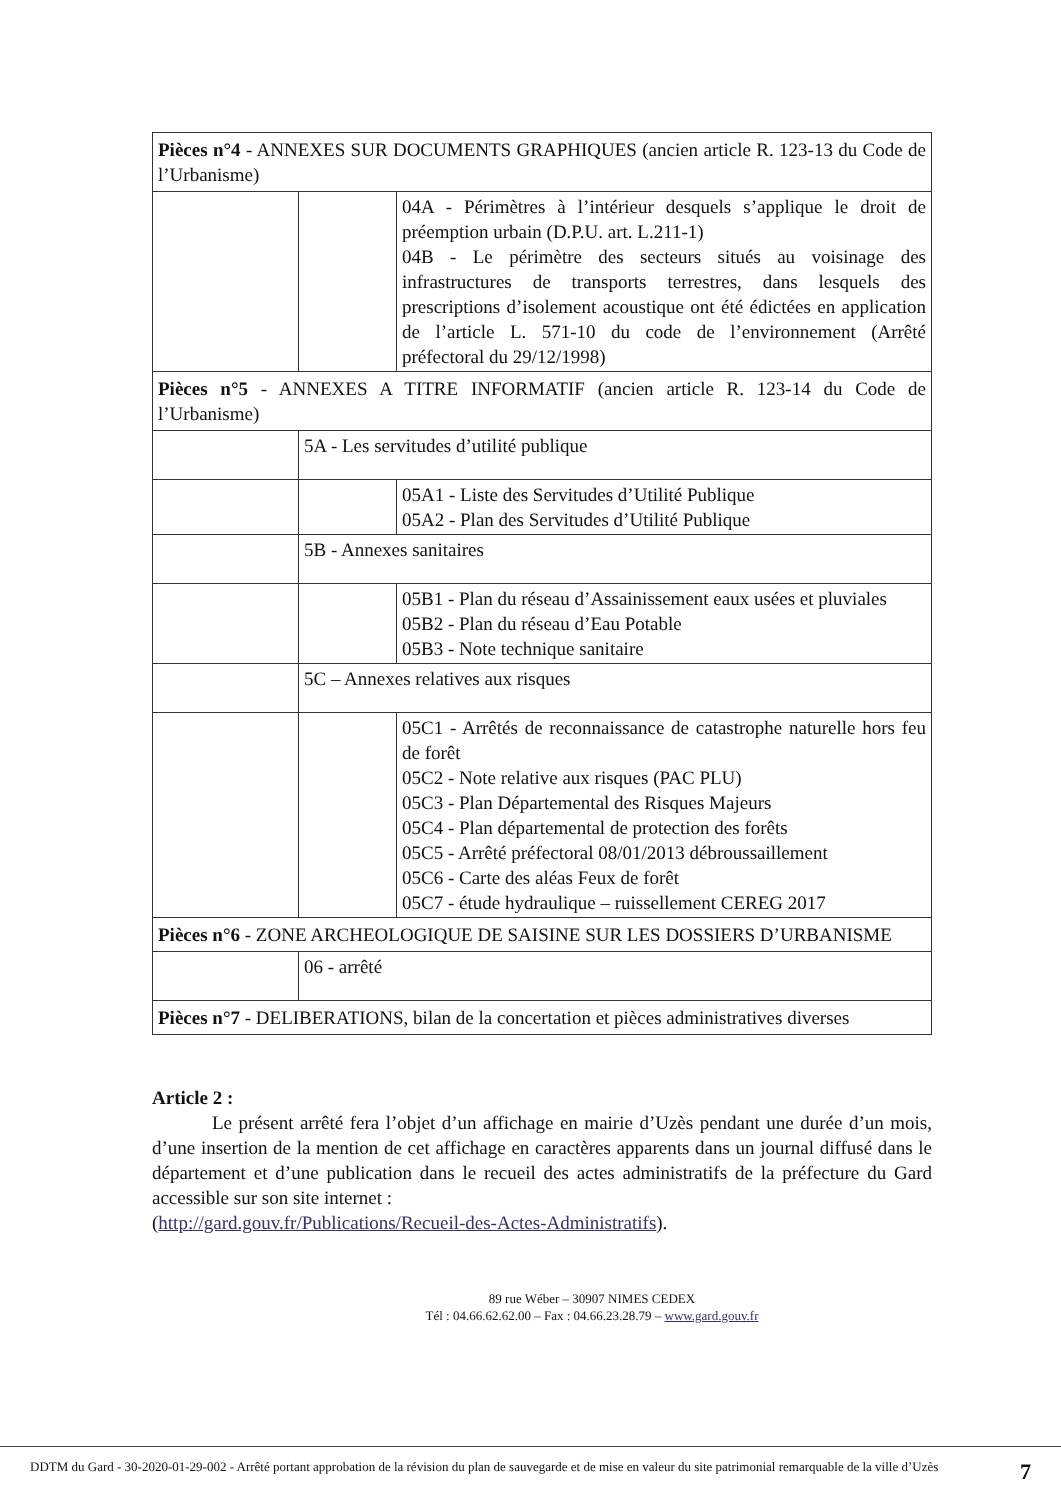| Pièces n°4 - ANNEXES SUR DOCUMENTS GRAPHIQUES (ancien article R. 123-13 du Code de l’Urbanisme) | | |
| | | 04A - Périmètres à l’intérieur desquels s’applique le droit de préemption urbain (D.P.U. art. L.211-1) 04B - Le périmètre des secteurs situés au voisinage des infrastructures de transports terrestres, dans lesquels des prescriptions d’isolement acoustique ont été édictées en application de l’article L. 571-10 du code de l’environnement (Arrêté préfectoral du 29/12/1998) |
| Pièces n°5 - ANNEXES A TITRE INFORMATIF (ancien article R. 123-14 du Code de l’Urbanisme) | | |
| | 5A - Les servitudes d’utilité publique | |
| | | 05A1 - Liste des Servitudes d’Utilité Publique 05A2 - Plan des Servitudes d’Utilité Publique |
| | 5B - Annexes sanitaires | |
| | | 05B1 - Plan du réseau d’Assainissement eaux usées et pluviales 05B2 - Plan du réseau d’Eau Potable 05B3 - Note technique sanitaire |
| | 5C – Annexes relatives aux risques | |
| | | 05C1 - Arrêtés de reconnaissance de catastrophe naturelle hors feu de forêt 05C2 - Note relative aux risques (PAC PLU) 05C3 - Plan Départemental des Risques Majeurs 05C4 - Plan départemental de protection des forêts 05C5 - Arrêté préfectoral 08/01/2013 débroussaillement 05C6 - Carte des aléas Feux de forêt 05C7 - étude hydraulique – ruissellement CEREG 2017 |
| Pièces n°6 - ZONE ARCHEOLOGIQUE DE SAISINE SUR LES DOSSIERS D’URBANISME | | |
| | 06 - arrêté | |
| Pièces n°7 - DELIBERATIONS, bilan de la concertation et pièces administratives diverses | | |
Article 2 :
Le présent arrêté fera l’objet d’un affichage en mairie d’Uzès pendant une durée d’un mois, d’une insertion de la mention de cet affichage en caractères apparents dans un journal diffusé dans le département et d’une publication dans le recueil des actes administratifs de la préfecture du Gard accessible sur son site internet :
(http://gard.gouv.fr/Publications/Recueil-des-Actes-Administratifs).
89 rue Wéber – 30907 NIMES CEDEX
Tél : 04.66.62.62.00 – Fax : 04.66.23.28.79 – www.gard.gouv.fr
DDTM du Gard - 30-2020-01-29-002 - Arrêté portant approbation de la révision du plan de sauvegarde et de mise en valeur du site patrimonial remarquable de la ville d’Uzès
7